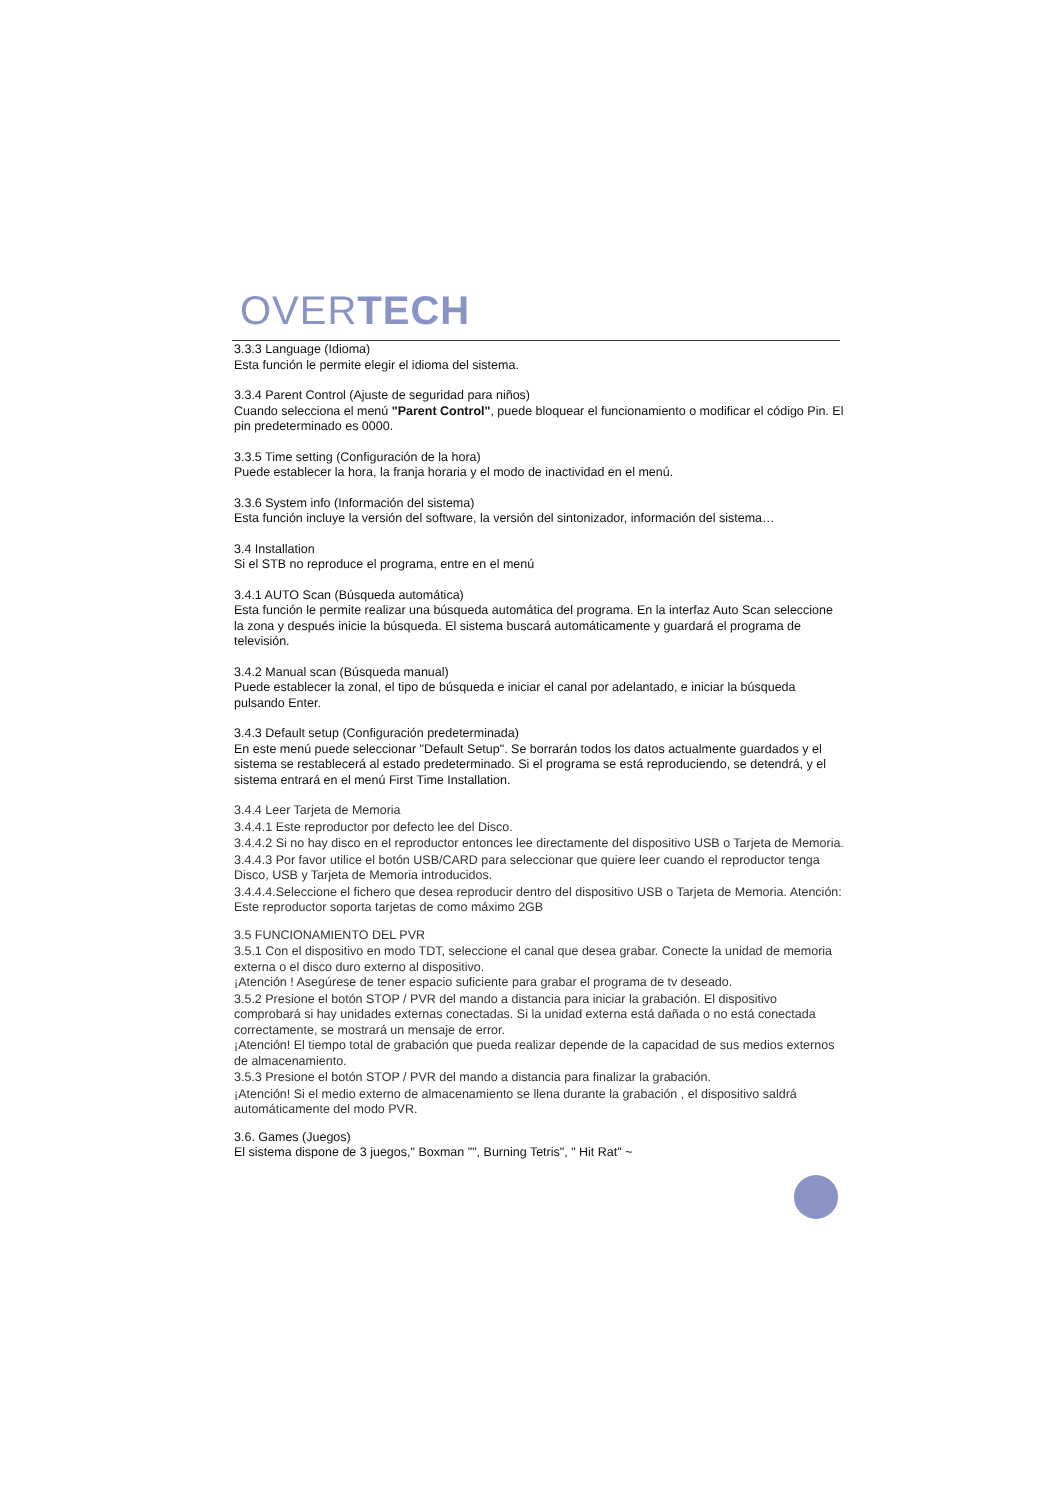OVERTECH
3.3.3 Language (Idioma)
Esta función le permite elegir el idioma del sistema.
3.3.4 Parent Control (Ajuste de seguridad para niños)
Cuando selecciona el menú "Parent Control", puede bloquear el funcionamiento o modificar el código Pin. El pin predeterminado es 0000.
3.3.5 Time setting (Configuración de la hora)
Puede establecer la hora, la franja horaria y el modo de inactividad en el menú.
3.3.6 System info (Información del sistema)
Esta función incluye la versión del software, la versión del sintonizador, información del sistema…
3.4 Installation
Si el STB no reproduce el programa, entre en el menú
3.4.1 AUTO Scan (Búsqueda automática)
Esta función le permite realizar una búsqueda automática del programa. En la interfaz Auto Scan seleccione la zona y después inicie la búsqueda. El sistema buscará automáticamente y guardará el programa de televisión.
3.4.2 Manual scan (Búsqueda manual)
Puede establecer la zonal, el tipo de búsqueda e iniciar el canal por adelantado, e iniciar la búsqueda pulsando Enter.
3.4.3 Default setup (Configuración predeterminada)
En este menú puede seleccionar "Default Setup". Se borrarán todos los datos actualmente guardados y el sistema se restablecerá al estado predeterminado. Si el programa se está reproduciendo, se detendrá, y el sistema entrará en el menú First Time Installation.
3.4.4 Leer Tarjeta de Memoria
3.4.4.1 Este reproductor por defecto lee del Disco.
3.4.4.2 Si no hay disco en el reproductor entonces lee directamente del dispositivo USB o Tarjeta de Memoria.
3.4.4.3 Por favor utilice el botón USB/CARD para seleccionar que quiere leer cuando el reproductor tenga Disco, USB y Tarjeta de Memoria introducidos.
3.4.4.4.Seleccione el fichero que desea reproducir dentro del dispositivo USB o Tarjeta de Memoria. Atención: Este reproductor soporta tarjetas de como máximo 2GB
3.5 FUNCIONAMIENTO DEL PVR
3.5.1 Con el dispositivo en modo TDT, seleccione el canal que desea grabar. Conecte la unidad de memoria externa o el disco duro externo al dispositivo.
¡Atención ! Asegúrese de tener espacio suficiente para grabar el programa de tv deseado.
3.5.2 Presione el botón STOP / PVR del mando a distancia para iniciar la grabación. El dispositivo comprobará si hay unidades externas conectadas. Si la unidad externa está dañada o no está conectada correctamente, se mostrará un mensaje de error.
¡Atención! El tiempo total de grabación que pueda realizar depende de la capacidad de sus medios externos de almacenamiento.
3.5.3 Presione el botón STOP / PVR del mando a distancia para finalizar la grabación.
¡Atención! Si el medio externo de almacenamiento se llena durante la grabación , el dispositivo saldrá automáticamente del modo PVR.
3.6. Games (Juegos)
El sistema dispone de 3 juegos," Boxman "", Burning Tetris", " Hit Rat" ~